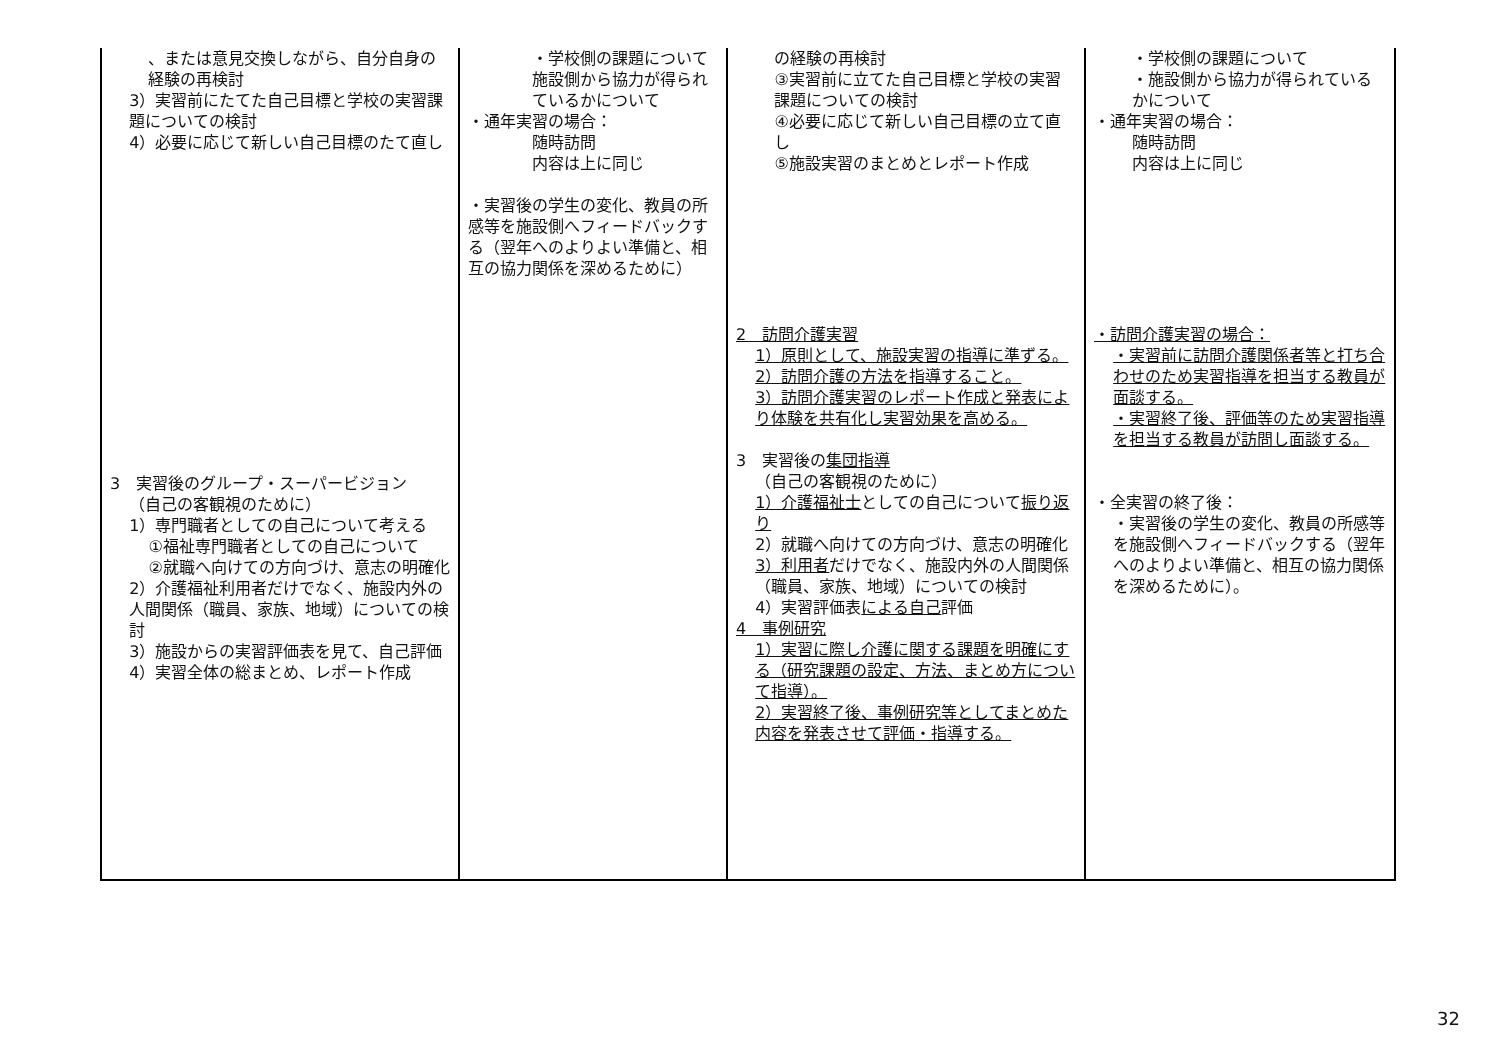| 、または意見交換しながら、自分自身の経験の再検討 3）実習前にたてた自己目標と学校の実習課題についての検討 4）必要に応じて新しい自己目標のたて直し 3 実習後のグループ・スーパービジョン （自己の客観視のために） 1）専門職者としての自己について考える ①福祉専門職者としての自己について ②就職へ向けての方向づけ、意志の明確化 2）介護福祉利用者だけでなく、施設内外の人間関係（職員、家族、地域）についての検討 3）施設からの実習評価表を見て、自己評価 4）実習全体の総まとめ、レポート作成 | ・学校側の課題について施設側から協力が得られているかについて ・通年実習の場合： 随時訪問 内容は上に同じ ・実習後の学生の変化、教員の所感等を施設側へフィードバックする（翌年へのよりよい準備と、相互の協力関係を深めるために） | の経験の再検討 ③実習前に立てた自己目標と学校の実習課題についての検討 ④必要に応じて新しい自己目標の立て直し ⑤施設実習のまとめとレポート作成 2 訪問介護実習 1）原則として、施設実習の指導に準ずる。 2）訪問介護の方法を指導すること。 3）訪問介護実習のレポート作成と発表により体験を共有化し実習効果を高める。 3 実習後の 集団指導 （自己の客観視のために） 1）介護福祉士 としての自己について 振り返り 2）就職へ向けての方向づけ、意志の明確化 3）利用者 だけでなく、施設内外の人間関係（職員、家族、地域）についての検討 4）実習評価表 による自己 評価 4 事例研究 1）実習に際し介護に関する課題を明確にする（研究課題の設定、方法、まとめ方について指導）。 2）実習終了後、事例研究等としてまとめた内容を発表させて評価・指導する。 | ・学校側の課題について ・施設側から協力が得られているかについて ・通年実習の場合： 随時訪問 内容は上に同じ ・訪問介護実習の場合： ・実習前に訪問介護関係者等と打ち合わせのため実習指導を担当する教員が面談する。 ・実習終了後、評価等のため実習指導を担当する教員が訪問し面談する。 ・全実習の終了後： ・実習後の学生の変化、教員の所感等を施設側へフィードバックする（翌年へのよりよい準備と、相互の協力関係を深めるために）。 |
32